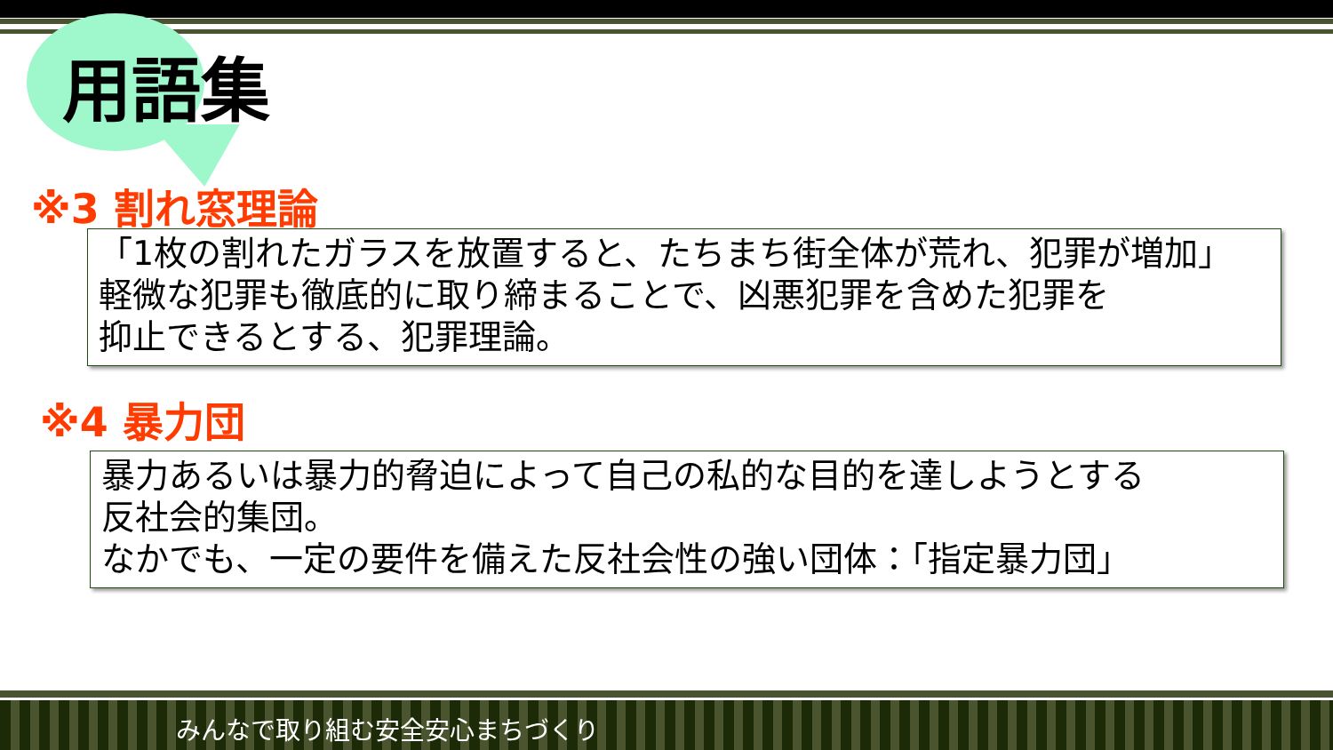用語集
※3 割れ窓理論
「1枚の割れたガラスを放置すると、たちまち街全体が荒れ、犯罪が増加」
軽微な犯罪も徹底的に取り締まることで、凶悪犯罪を含めた犯罪を
抑止できるとする、犯罪理論。
※4 暴力団
暴力あるいは暴力的脅迫によって自己の私的な目的を達しようとする
反社会的集団。
なかでも、一定の要件を備えた反社会性の強い団体：「指定暴力団」
みんなで取り組む安全安心まちづくり